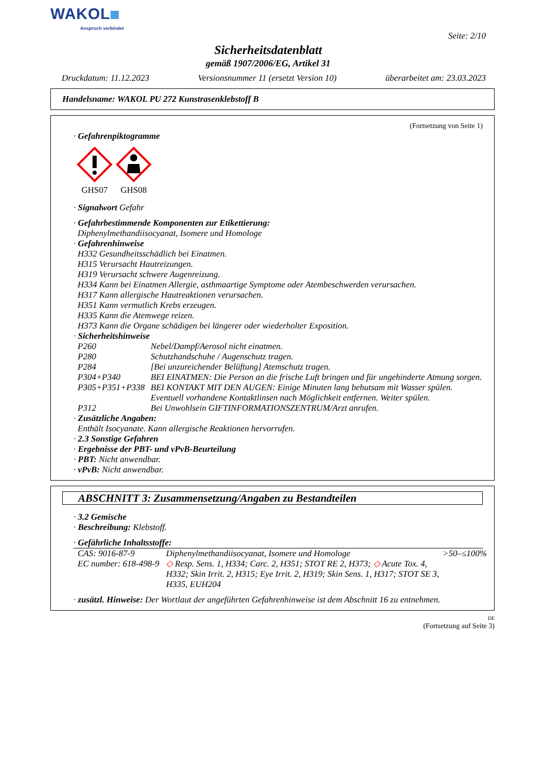WAKOL
Anspruch verbindet
Seite: 2/10
Sicherheitsdatenblatt
gemäß 1907/2006/EG, Artikel 31
Druckdatum: 11.12.2023 Versionsnummer 11 (ersetzt Version 10) überarbeitet am: 23.03.2023
Handelsname: WAKOL PU 272 Kunstrasenklebstoff B
(Fortsetzung von Seite 1)
· Gefahrenpiktogramme
GHS07
GHS08
· Signalwort Gefahr
· Gefahrbestimmende Komponenten zur Etikettierung:
Diphenylmethandiisocyanat, Isomere und Homologe
· Gefahrenhinweise
H332 Gesundheitsschädlich bei Einatmen.
H315 Verursacht Hautreizungen.
H319 Verursacht schwere Augenreizung.
H334 Kann bei Einatmen Allergie, asthmaartige Symptome oder Atembeschwerden verursachen.
H317 Kann allergische Hautreaktionen verursachen.
H351 Kann vermutlich Krebs erzeugen.
H335 Kann die Atemwege reizen.
H373 Kann die Organe schädigen bei längerer oder wiederholter Exposition.
· Sicherheitshinweise
| P260 | Nebel/Dampf/Aerosol nicht einatmen. |
| P280 | Schutzhandschuhe / Augenschutz tragen. |
| P284 | [Bei unzureichender Belüftung] Atemschutz tragen. |
| P304+P340 | BEI EINATMEN: Die Person an die frische Luft bringen und für ungehinderte Atmung sorgen. |
| P305+P351+P338 | BEI KONTAKT MIT DEN AUGEN: Einige Minuten lang behutsam mit Wasser spülen. Eventuell vorhandene Kontaktlinsen nach Möglichkeit entfernen. Weiter spülen. |
| P312 | Bei Unwohlsein GIFTINFORMATIONSZENTRUM/Arzt anrufen. |
· Zusätzliche Angaben:
Enthält Isocyanate. Kann allergische Reaktionen hervorrufen.
· 2.3 Sonstige Gefahren
· Ergebnisse der PBT- und vPvB-Beurteilung
· PBT: Nicht anwendbar.
· vPvB: Nicht anwendbar.
ABSCHNITT 3: Zusammensetzung/Angaben zu Bestandteilen
· 3.2 Gemische
· Beschreibung: Klebstoff.
· Gefährliche Inhaltsstoffe:
| CAS: 9016-87-9 EC number: 618-498-9 | Diphenylmethandiisocyanat, Isomere und Homologe ◇ Resp. Sens. 1, H334; Carc. 2, H351; STOT RE 2, H373; ◇ Acute Tox. 4, H332; Skin Irrit. 2, H315; Eye Irrit. 2, H319; Skin Sens. 1, H317; STOT SE 3, H335, EUH204 | >50–≤100% |
· zusätzl. Hinweise: Der Wortlaut der angeführten Gefahrenhinweise ist dem Abschnitt 16 zu entnehmen.
DE
(Fortsetzung auf Seite 3)